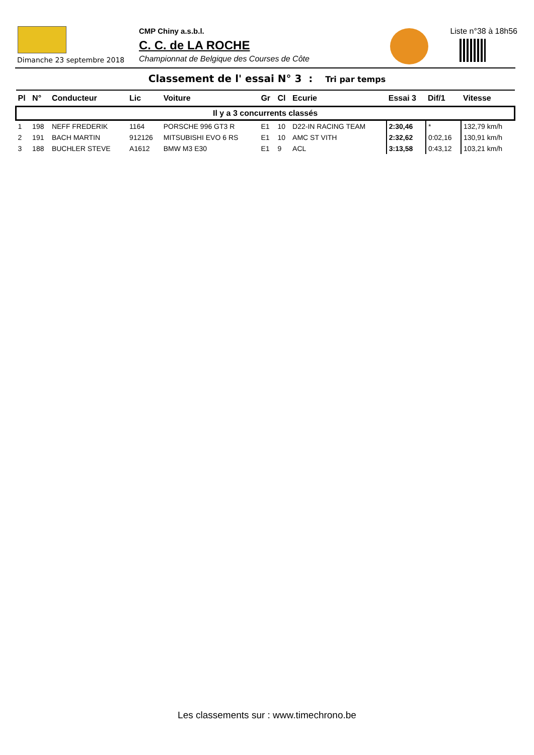Dimanche 23 septembre 2018
CMP Chiny a.s.b.l.
C. C. de LA ROCHE
Championnat de Belgique des Courses de Côte
Liste n°38 à 18h56
Classement de l' essai N° 3 : Tri par temps
| Pl | N° | Conducteur | Lic | Voiture | Gr | Cl | Ecurie | Essai 3 | Dif/1 | Vitesse |
| --- | --- | --- | --- | --- | --- | --- | --- | --- | --- | --- |
| Il y a 3 concurrents classés | | | | | | | | | | |
| 1 | 198 | NEFF FREDERIK | 1164 | PORSCHE 996 GT3 R | E1 | 10 | D22-IN RACING TEAM | 2:30,46 | * | 132,79 km/h |
| 2 | 191 | BACH MARTIN | 912126 | MITSUBISHI EVO 6 RS | E1 | 10 | AMC ST VITH | 2:32,62 | 0:02,16 | 130,91 km/h |
| 3 | 188 | BUCHLER STEVE | A1612 | BMW M3 E30 | E1 | 9 | ACL | 3:13,58 | 0:43,12 | 103,21 km/h |
Les classements sur : www.timechrono.be